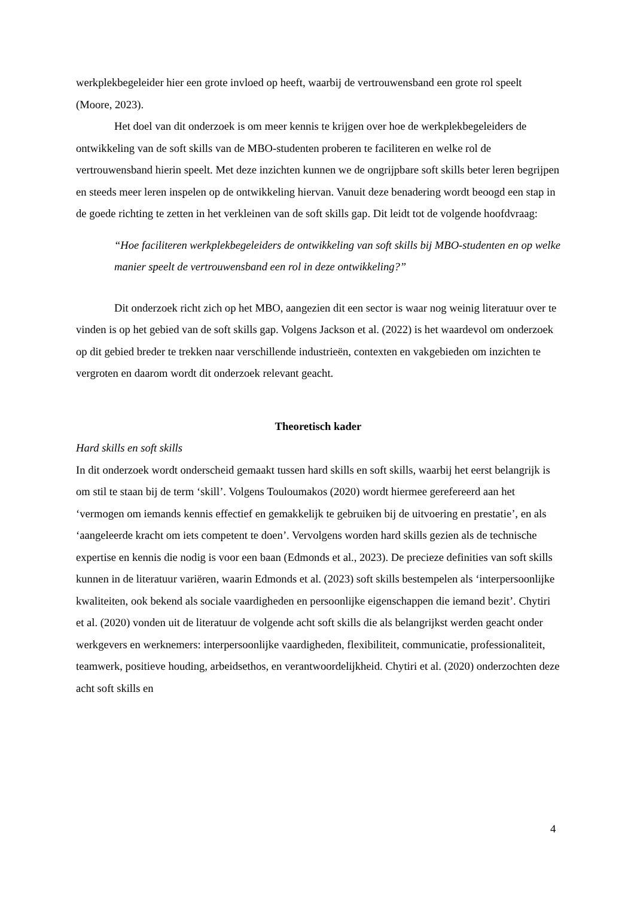werkplekbegeleider hier een grote invloed op heeft, waarbij de vertrouwensband een grote rol speelt (Moore, 2023).
Het doel van dit onderzoek is om meer kennis te krijgen over hoe de werkplekbegeleiders de ontwikkeling van de soft skills van de MBO-studenten proberen te faciliteren en welke rol de vertrouwensband hierin speelt. Met deze inzichten kunnen we de ongrijpbare soft skills beter leren begrijpen en steeds meer leren inspelen op de ontwikkeling hiervan. Vanuit deze benadering wordt beoogd een stap in de goede richting te zetten in het verkleinen van de soft skills gap. Dit leidt tot de volgende hoofdvraag:
“Hoe faciliteren werkplekbegeleiders de ontwikkeling van soft skills bij MBO-studenten en op welke manier speelt de vertrouwensband een rol in deze ontwikkeling?”
Dit onderzoek richt zich op het MBO, aangezien dit een sector is waar nog weinig literatuur over te vinden is op het gebied van de soft skills gap. Volgens Jackson et al. (2022) is het waardevol om onderzoek op dit gebied breder te trekken naar verschillende industrieën, contexten en vakgebieden om inzichten te vergroten en daarom wordt dit onderzoek relevant geacht.
Theoretisch kader
Hard skills en soft skills
In dit onderzoek wordt onderscheid gemaakt tussen hard skills en soft skills, waarbij het eerst belangrijk is om stil te staan bij de term ‘skill’. Volgens Touloumakos (2020) wordt hiermee gerefereerd aan het ‘vermogen om iemands kennis effectief en gemakkelijk te gebruiken bij de uitvoering en prestatie’, en als ‘aangeleerde kracht om iets competent te doen’. Vervolgens worden hard skills gezien als de technische expertise en kennis die nodig is voor een baan (Edmonds et al., 2023). De precieze definities van soft skills kunnen in de literatuur variëren, waarin Edmonds et al. (2023) soft skills bestempelen als ‘interpersoonlijke kwaliteiten, ook bekend als sociale vaardigheden en persoonlijke eigenschappen die iemand bezit’. Chytiri et al. (2020) vonden uit de literatuur de volgende acht soft skills die als belangrijkst werden geacht onder werkgevers en werknemers: interpersoonlijke vaardigheden, flexibiliteit, communicatie, professionaliteit, teamwerk, positieve houding, arbeidsethos, en verantwoordelijkheid. Chytiri et al. (2020) onderzochten deze acht soft skills en
4